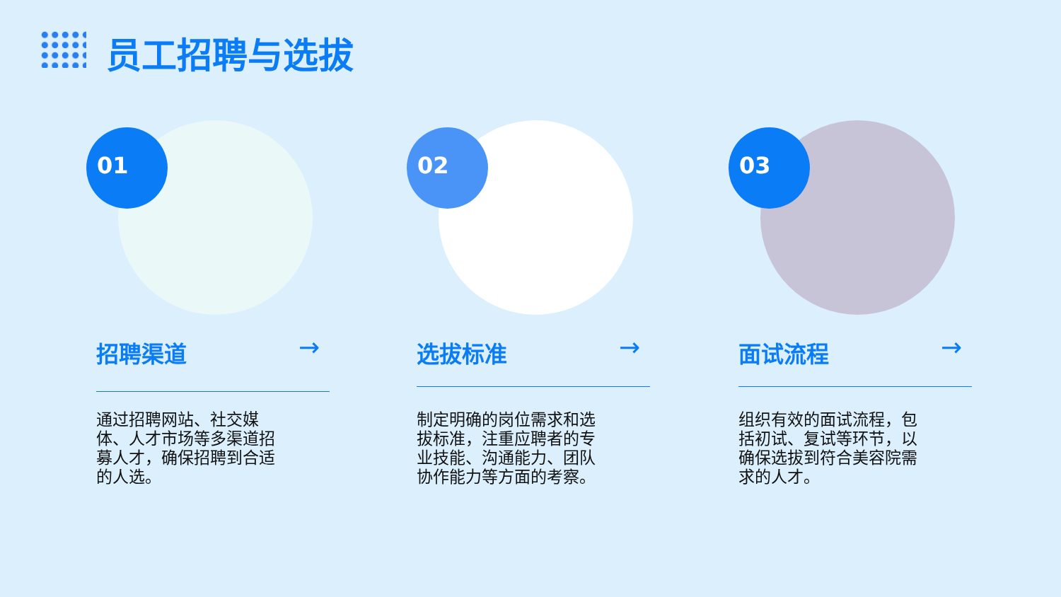员工招聘与选拔
01
招聘渠道 →
通过招聘网站、社交媒体、人才市场等多渠道招募人才，确保招聘到合适的人选。
02
选拔标准 →
制定明确的岗位需求和选拔标准，注重应聘者的专业技能、沟通能力、团队协作能力等方面的考察。
03
面试流程 →
组织有效的面试流程，包括初试、复试等环节，以确保选拔到符合美容院需求的人才。